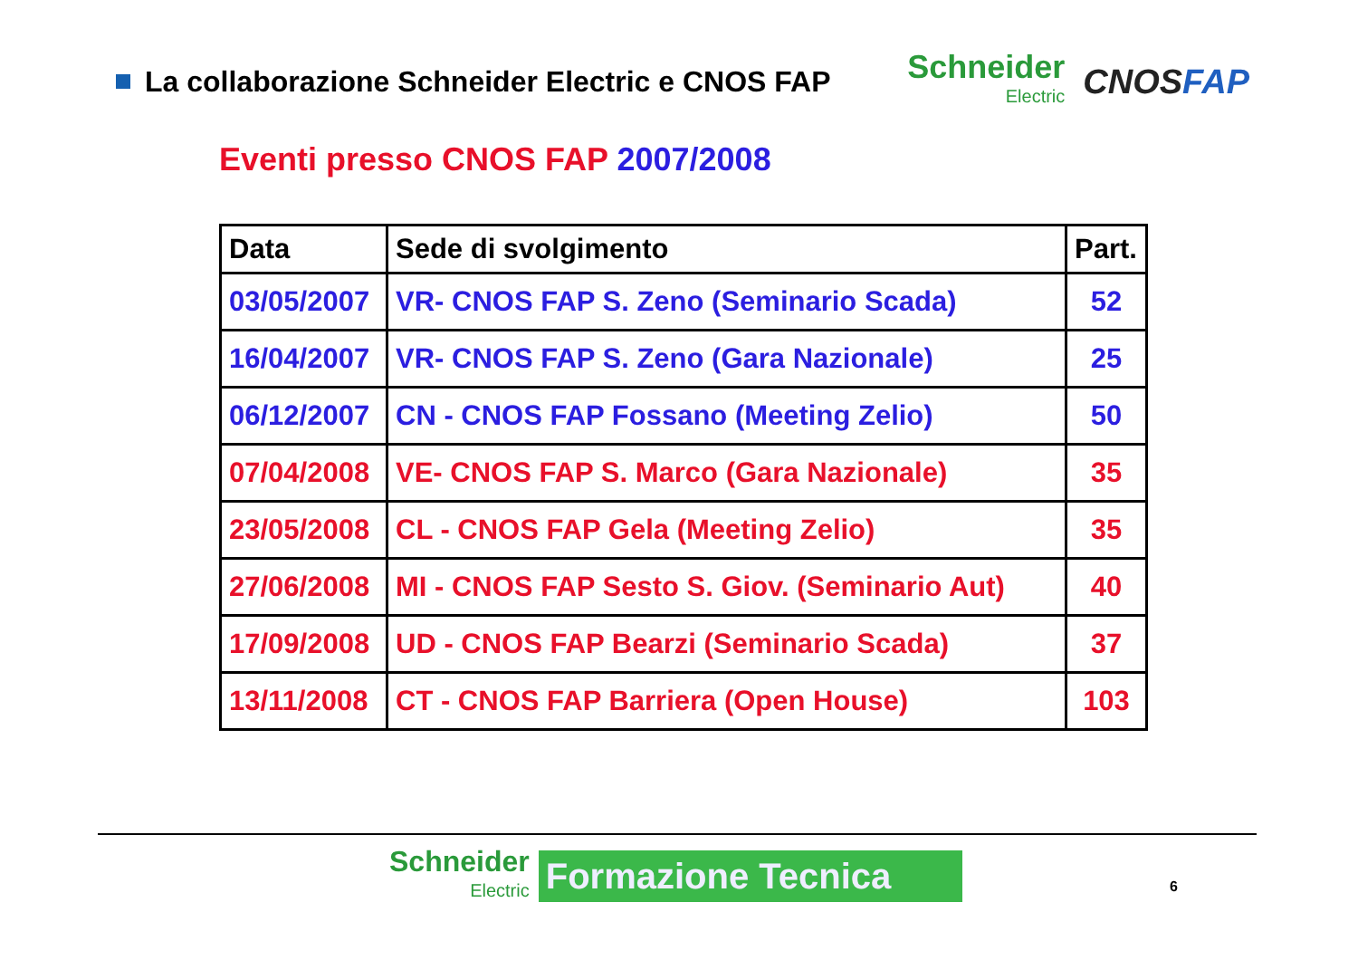La collaborazione Schneider Electric e CNOS FAP
Schneider
Electric
CNOSFAP
Eventi presso CNOS FAP 2007/2008
| Data | Sede di svolgimento | Part. |
| --- | --- | --- |
| 03/05/2007 | VR- CNOS FAP S. Zeno (Seminario Scada) | 52 |
| 16/04/2007 | VR- CNOS FAP S. Zeno (Gara Nazionale) | 25 |
| 06/12/2007 | CN - CNOS FAP Fossano (Meeting Zelio) | 50 |
| 07/04/2008 | VE- CNOS FAP S. Marco (Gara Nazionale) | 35 |
| 23/05/2008 | CL - CNOS FAP Gela (Meeting Zelio) | 35 |
| 27/06/2008 | MI - CNOS FAP Sesto S. Giov. (Seminario Aut) | 40 |
| 17/09/2008 | UD - CNOS FAP Bearzi (Seminario Scada) | 37 |
| 13/11/2008 | CT - CNOS FAP Barriera (Open House) | 103 |
Schneider
Electric
Formazione Tecnica
6